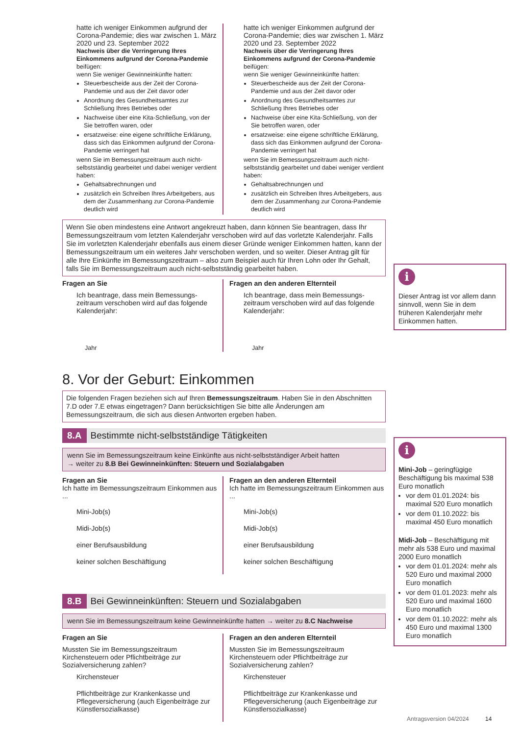hatte ich weniger Einkommen aufgrund der Corona-Pandemie; dies war zwischen 1. März 2020 und 23. September 2022
Nachweis über die Verringerung Ihres Einkommens aufgrund der Corona-Pandemie
beifügen:
wenn Sie weniger Gewinneinkünfte hatten:
Steuerbescheide aus der Zeit der Corona-Pandemie und aus der Zeit davor oder
Anordnung des Gesundheitsamtes zur Schließung Ihres Betriebes oder
Nachweise über eine Kita-Schließung, von der Sie betroffen waren, oder
ersatzweise: eine eigene schriftliche Erklärung, dass sich das Einkommen aufgrund der Corona-Pandemie verringert hat
wenn Sie im Bemessungszeitraum auch nicht-selbstständig gearbeitet und dabei weniger verdient haben:
Gehaltsabrechnungen und
zusätzlich ein Schreiben Ihres Arbeitgebers, aus dem der Zusammenhang zur Corona-Pandemie deutlich wird
hatte ich weniger Einkommen aufgrund der Corona-Pandemie; dies war zwischen 1. März 2020 und 23. September 2022
Nachweis über die Verringerung Ihres Einkommens aufgrund der Corona-Pandemie
beifügen:
wenn Sie weniger Gewinneinkünfte hatten:
Steuerbescheide aus der Zeit der Corona-Pandemie und aus der Zeit davor oder
Anordnung des Gesundheitsamtes zur Schließung Ihres Betriebes oder
Nachweise über eine Kita-Schließung, von der Sie betroffen waren, oder
ersatzweise: eine eigene schriftliche Erklärung, dass sich das Einkommen aufgrund der Corona-Pandemie verringert hat
wenn Sie im Bemessungszeitraum auch nicht-selbstständig gearbeitet und dabei weniger verdient haben:
Gehaltsabrechnungen und
zusätzlich ein Schreiben Ihres Arbeitgebers, aus dem der Zusammenhang zur Corona-Pandemie deutlich wird
Wenn Sie oben mindestens eine Antwort angekreuzt haben, dann können Sie beantragen, dass Ihr Bemessungszeitraum vom letzten Kalenderjahr verschoben wird auf das vorletzte Kalenderjahr. Falls Sie im vorletzten Kalenderjahr ebenfalls aus einem dieser Gründe weniger Einkommen hatten, kann der Bemessungszeitraum um ein weiteres Jahr verschoben werden, und so weiter. Dieser Antrag gilt für alle Ihre Einkünfte im Bemessungszeitraum – also zum Beispiel auch für Ihren Lohn oder Ihr Gehalt, falls Sie im Bemessungszeitraum auch nicht-selbstständig gearbeitet haben.
Fragen an Sie
Ich beantrage, dass mein Bemessungs-zeitraum verschoben wird auf das folgende Kalenderjahr:
Jahr
Fragen an den anderen Elternteil
Ich beantrage, dass mein Bemessungs-zeitraum verschoben wird auf das folgende Kalenderjahr:
Jahr
8. Vor der Geburt: Einkommen
Die folgenden Fragen beziehen sich auf Ihren Bemessungszeitraum. Haben Sie in den Abschnitten 7.D oder 7.E etwas eingetragen? Dann berücksichtigen Sie bitte alle Änderungen am Bemessungszeitraum, die sich aus diesen Antworten ergeben haben.
8.A Bestimmte nicht-selbstständige Tätigkeiten
wenn Sie im Bemessungszeitraum keine Einkünfte aus nicht-selbstständiger Arbeit hatten
→ weiter zu 8.B Bei Gewinneinkünften: Steuern und Sozialabgaben
Fragen an Sie
Ich hatte im Bemessungszeitraum Einkommen aus ...
Mini-Job(s)
Midi-Job(s)
einer Berufsausbildung
keiner solchen Beschäftigung
Fragen an den anderen Elternteil
Ich hatte im Bemessungszeitraum Einkommen aus ...
Mini-Job(s)
Midi-Job(s)
einer Berufsausbildung
keiner solchen Beschäftigung
8.B Bei Gewinneinkünften: Steuern und Sozialabgaben
wenn Sie im Bemessungszeitraum keine Gewinneinkünfte hatten → weiter zu 8.C Nachweise
Fragen an Sie
Mussten Sie im Bemessungszeitraum Kirchensteuern oder Pflichtbeiträge zur Sozialversicherung zahlen?
Kirchensteuer
Pflichtbeiträge zur Krankenkasse und Pflegeversicherung (auch Eigenbeiträge zur Künstlersozialkasse)
Fragen an den anderen Elternteil
Mussten Sie im Bemessungszeitraum Kirchensteuern oder Pflichtbeiträge zur Sozialversicherung zahlen?
Kirchensteuer
Pflichtbeiträge zur Krankenkasse und Pflegeversicherung (auch Eigenbeiträge zur Künstlersozialkasse)
i
Dieser Antrag ist vor allem dann sinnvoll, wenn Sie in dem früheren Kalenderjahr mehr Einkommen hatten.
i
Mini-Job – geringfügige Beschäftigung bis maximal 538 Euro monatlich
vor dem 01.01.2024: bis maximal 520 Euro monatlich
vor dem 01.10.2022: bis maximal 450 Euro monatlich
Midi-Job – Beschäftigung mit mehr als 538 Euro und maximal 2000 Euro monatlich
vor dem 01.01.2024: mehr als 520 Euro und maximal 2000 Euro monatlich
vor dem 01.01.2023: mehr als 520 Euro und maximal 1600 Euro monatlich
vor dem 01.10.2022: mehr als 450 Euro und maximal 1300 Euro monatlich
Antragsversion 04/2024 14